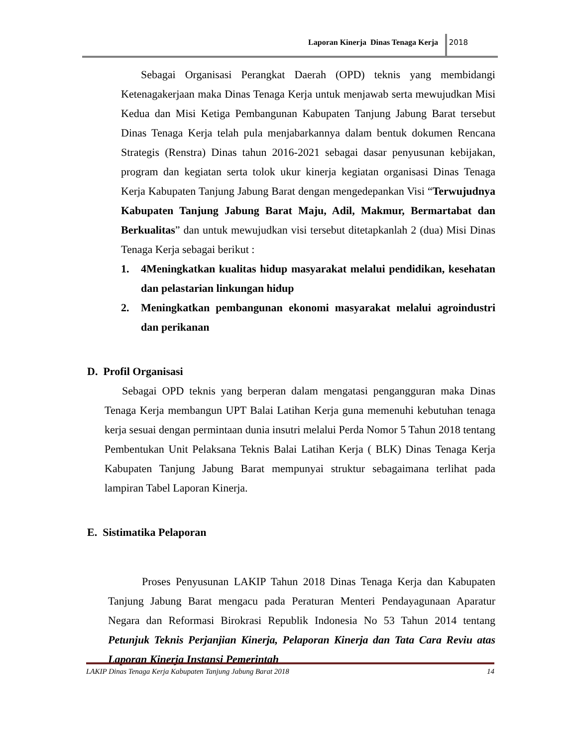Laporan Kinerja Dinas Tenaga Kerja 2018
Sebagai Organisasi Perangkat Daerah (OPD) teknis yang membidangi Ketenagakerjaan maka Dinas Tenaga Kerja untuk menjawab serta mewujudkan Misi Kedua dan Misi Ketiga Pembangunan Kabupaten Tanjung Jabung Barat tersebut Dinas Tenaga Kerja telah pula menjabarkannya dalam bentuk dokumen Rencana Strategis (Renstra) Dinas tahun 2016-2021 sebagai dasar penyusunan kebijakan, program dan kegiatan serta tolok ukur kinerja kegiatan organisasi Dinas Tenaga Kerja Kabupaten Tanjung Jabung Barat dengan mengedepankan Visi “Terwujudnya Kabupaten Tanjung Jabung Barat Maju, Adil, Makmur, Bermartabat dan Berkualitas” dan untuk mewujudkan visi tersebut ditetapkanlah 2 (dua) Misi Dinas Tenaga Kerja sebagai berikut :
1. 4Meningkatkan kualitas hidup masyarakat melalui pendidikan, kesehatan dan pelastarian linkungan hidup
2. Meningkatkan pembangunan ekonomi masyarakat melalui agroindustri dan perikanan
D. Profil Organisasi
Sebagai OPD teknis yang berperan dalam mengatasi pengangguran maka Dinas Tenaga Kerja membangun UPT Balai Latihan Kerja guna memenuhi kebutuhan tenaga kerja sesuai dengan permintaan dunia insutri melalui Perda Nomor 5 Tahun 2018 tentang Pembentukan Unit Pelaksana Teknis Balai Latihan Kerja ( BLK) Dinas Tenaga Kerja Kabupaten Tanjung Jabung Barat mempunyai struktur sebagaimana terlihat pada lampiran Tabel Laporan Kinerja.
E. Sistimatika Pelaporan
Proses Penyusunan LAKIP Tahun 2018 Dinas Tenaga Kerja dan Kabupaten Tanjung Jabung Barat mengacu pada Peraturan Menteri Pendayagunaan Aparatur Negara dan Reformasi Birokrasi Republik Indonesia No 53 Tahun 2014 tentang Petunjuk Teknis Perjanjian Kinerja, Pelaporan Kinerja dan Tata Cara Reviu atas Laporan Kinerja Instansi Pemerintah
LAKIP Dinas Tenaga Kerja Kabupaten Tanjung Jabung Barat 2018 14